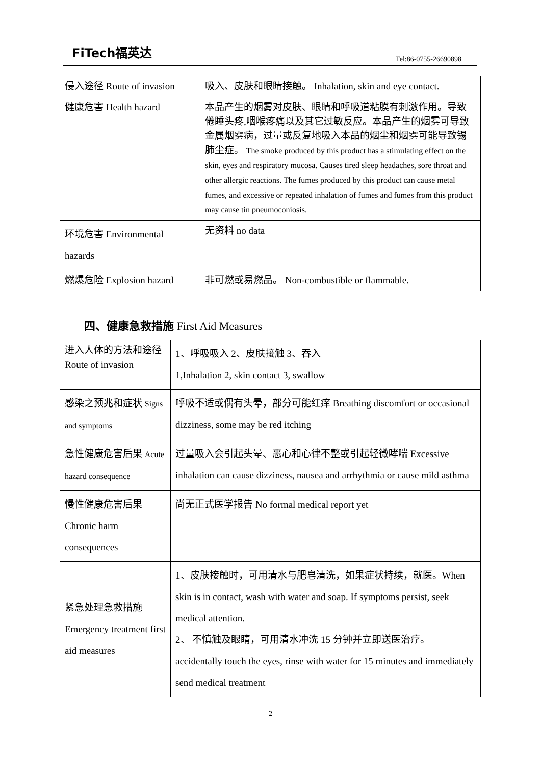FiTech福英达
Tel:86-0755-26690898
| 侵入途径 Route of invasion | 吸入、皮肤和眼睛接触。 Inhalation, skin and eye contact. |
| 健康危害 Health hazard | 本品产生的烟雾对皮肤、眼睛和呼吸道粘膜有刺激作用。导致倦睡头疼,咽喉疼痛以及其它过敏反应。本品产生的烟雾可导致金属烟雾病，过量或反复地吸入本品的烟尘和烟雾可能导致锡肺尘症。 The smoke produced by this product has a stimulating effect on the skin, eyes and respiratory mucosa. Causes tired sleep headaches, sore throat and other allergic reactions. The fumes produced by this product can cause metal fumes, and excessive or repeated inhalation of fumes and fumes from this product may cause tin pneumoconiosis. |
| 环境危害 Environmental hazards | 无资料 no data |
| 燃爆危险 Explosion hazard | 非可燃或易燃品。 Non-combustible or flammable. |
四、健康急救措施 First Aid Measures
| 进入人体的方法和途径 Route of invasion | 1、呼吸吸入 2、皮肤接触 3、吞入 1,Inhalation 2, skin contact 3, swallow |
| 感染之预兆和症状 Signs and symptoms | 呼吸不适或偶有头晕，部分可能红痒 Breathing discomfort or occasional dizziness, some may be red itching |
| 急性健康危害后果 Acute hazard consequence | 过量吸入会引起头晕、恶心和心律不整或引起轻微哮喘 Excessive inhalation can cause dizziness, nausea and arrhythmia or cause mild asthma |
| 慢性健康危害后果 Chronic harm consequences | 尚无正式医学报告 No formal medical report yet |
| 紧急处理急救措施 Emergency treatment first aid measures | 1、皮肤接触时，可用清水与肥皂清洗，如果症状持续，就医。When skin is in contact, wash with water and soap. If symptoms persist, seek medical attention. 2、 不慎触及眼睛，可用清水冲洗 15 分钟并立即送医治疗。accidentally touch the eyes, rinse with water for 15 minutes and immediately send medical treatment |
2